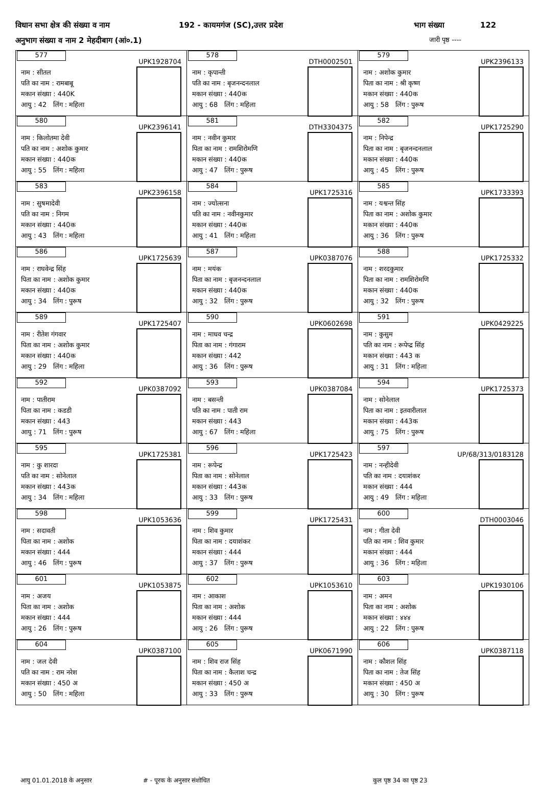विधान सभा क्षेत्र की संख्या व नाम 192 - कायमगंज (SC),उत्तर प्रदेश भाग संख्या 122
अनुभाग संख्या व नाम 2 मेहदीबाग (आं०.1) जारी पृष्ठ ----
| 577 UPK1928704 नाम : सीतल पति का नाम : रामबाबू मकान संख्या : 440K आयु : 42 लिंग : महिला | 578 DTH0002501 नाम : कृपान्ती पति का नाम : बृजनन्दनलाल मकान संख्या : 440क आयु : 68 लिंग : महिला | 579 UPK2396133 नाम : अशोक कुमार पिता का नाम : श्री कृष्ण मकान संख्या : 440क आयु : 58 लिंग : पुरूष |
| 580 UPK2396141 नाम : किलोतमा देवी पति का नाम : अशोक कुमार मकान संख्या : 440क आयु : 55 लिंग : महिला | 581 DTH3304375 नाम : नवीन कुमार पिता का नाम : रामशिरोमणि मकान संख्या : 440क आयु : 47 लिंग : पुरूष | 582 UPK1725290 नाम : निपेन्द्र पिता का नाम : बृजनन्दनलाल मकान संख्या : 440क आयु : 45 लिंग : पुरूष |
| 583 UPK2396158 नाम : सुषमादेवी पति का नाम : निगम मकान संख्या : 440क आयु : 43 लिंग : महिला | 584 UPK1725316 नाम : ज्योत्सना पति का नाम : नवीनकुमार मकान संख्या : 440क आयु : 41 लिंग : महिला | 585 UPK1733393 नाम : यश्वन्त सिंह पिता का नाम : अशोक कुमार मकान संख्या : 440क आयु : 36 लिंग : पुरूष |
| 586 UPK1725639 नाम : राघवेन्द्र सिंह पिता का नाम : अशोक कुमार मकान संख्या : 440क आयु : 34 लिंग : पुरूष | 587 UPK0387076 नाम : मयंक पिता का नाम : बृजनन्दनलाल मकान संख्या : 440क आयु : 32 लिंग : पुरूष | 588 UPK1725332 नाम : शरदकुमार पिता का नाम : रामशिरोमणि मकान संख्या : 440क आयु : 32 लिंग : पुरूष |
| 589 UPK1725407 नाम : रीतेश गंगवार पिता का नाम : अशोक कुमार मकान संख्या : 440क आयु : 29 लिंग : महिला | 590 UPK0602698 नाम : माधव चन्द्र पिता का नाम : गंगाराम मकान संख्या : 442 आयु : 36 लिंग : पुरूष | 591 UPK0429225 नाम : कुसुम पति का नाम : रूपेप्द्र सिंह मकान संख्या : 443 क आयु : 31 लिंग : महिला |
| 592 UPK0387092 नाम : पातीराम पिता का नाम : कडडी मकान संख्या : 443 आयु : 71 लिंग : पुरूष | 593 UPK0387084 नाम : बसन्ती पति का नाम : पाती राम मकान संख्या : 443 आयु : 67 लिंग : महिला | 594 UPK1725373 नाम : सोनेलाल पिता का नाम : इतवारीलाल मकान संख्या : 443क आयु : 75 लिंग : पुरूष |
| 595 UPK1725381 नाम : कु शारदा पति का नाम : सोनेलाल मकान संख्या : 443क आयु : 34 लिंग : महिला | 596 UPK1725423 नाम : रूपेन्द्र पिता का नाम : सोनेलाल मकान संख्या : 443क आयु : 33 लिंग : पुरूष | 597 UP/68/313/0183128 नाम : नन्हीदेवी पति का नाम : दयाशंकर मकान संख्या : 444 आयु : 49 लिंग : महिला |
| 598 UPK1053636 नाम : सदावती पिता का नाम : अशोक मकान संख्या : 444 आयु : 46 लिंग : पुरूष | 599 UPK1725431 नाम : शिव कुमार पिता का नाम : दयाशंकर मकान संख्या : 444 आयु : 37 लिंग : पुरूष | 600 DTH0003046 नाम : गीता देवी पति का नाम : शिव कुमार मकान संख्या : 444 आयु : 36 लिंग : महिला |
| 601 UPK1053875 नाम : अजय पिता का नाम : अशोक मकान संख्या : 444 आयु : 26 लिंग : पुरूष | 602 UPK1053610 नाम : आकाश पिता का नाम : अशोक मकान संख्या : 444 आयु : 26 लिंग : पुरूष | 603 UPK1930106 नाम : अमन पिता का नाम : अशोक मकान संख्या : ४४४ आयु : 22 लिंग : पुरूष |
| 604 UPK0387100 नाम : जल देवी पति का नाम : राम नरेश मकान संख्या : 450 अ आयु : 50 लिंग : महिला | 605 UPK0671990 नाम : शिव राज सिंह पिता का नाम : कैलाश चन्द्र मकान संख्या : 450 अ आयु : 33 लिंग : पुरूष | 606 UPK0387118 नाम : कौशल सिंह पिता का नाम : तेज सिंह मकान संख्या : 450 अ आयु : 30 लिंग : पुरूष |
आयु 01.01.2018 के अनुसार # - पूरक के अनुसार संशोधित कुल पृष्ठ 34 का पृष्ठ 23